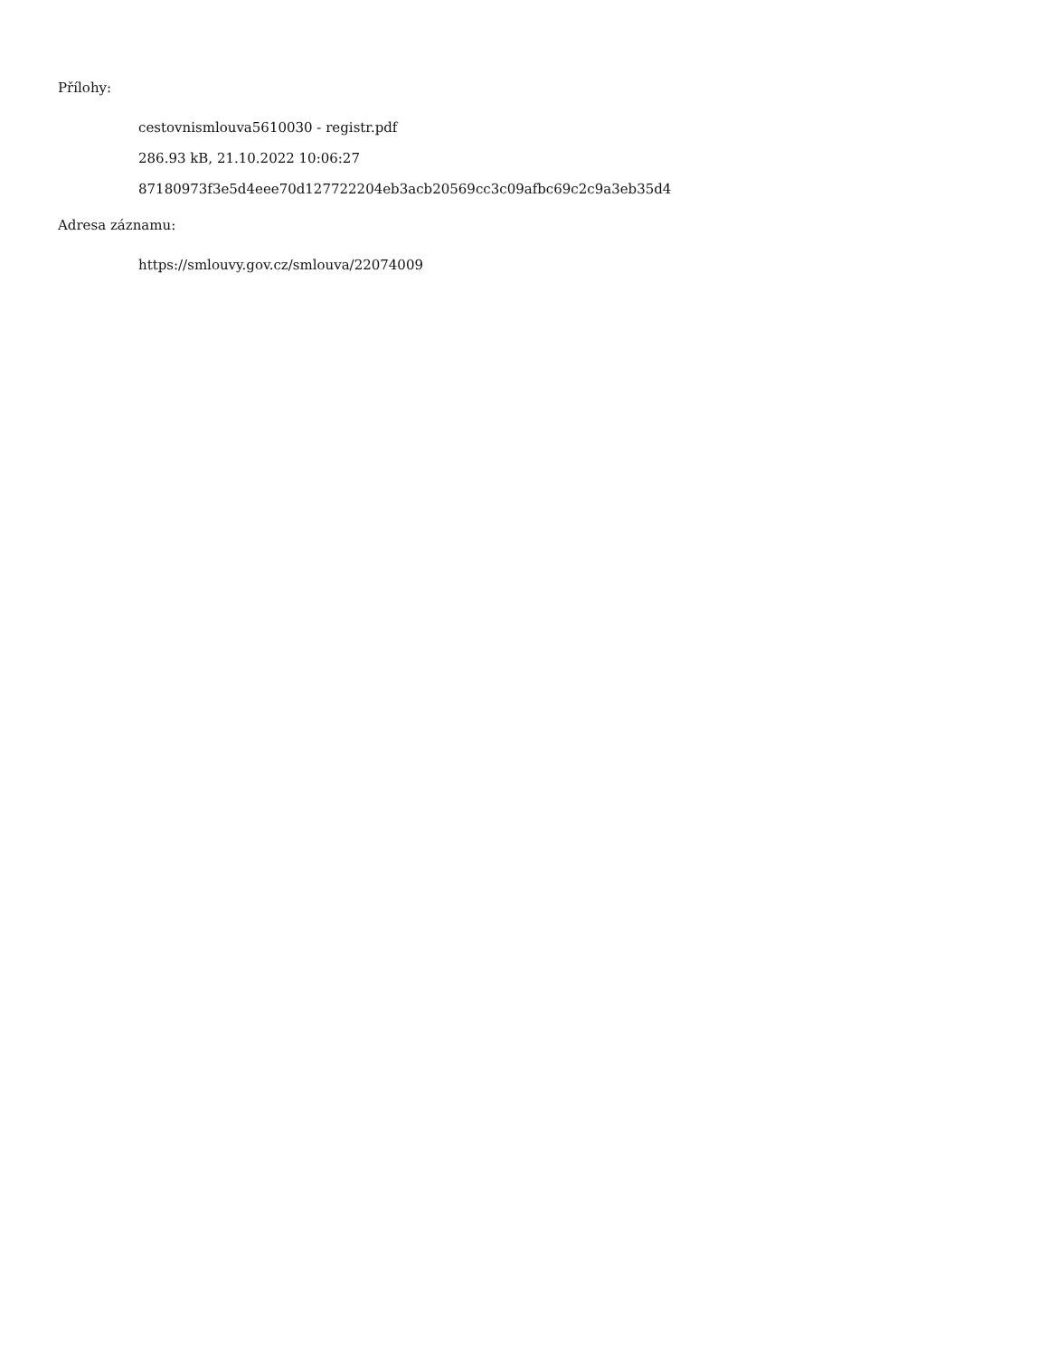Přílohy:
cestovnismlouva5610030 - registr.pdf
286.93 kB, 21.10.2022 10:06:27
87180973f3e5d4eee70d127722204eb3acb20569cc3c09afbc69c2c9a3eb35d4
Adresa záznamu:
https://smlouvy.gov.cz/smlouva/22074009